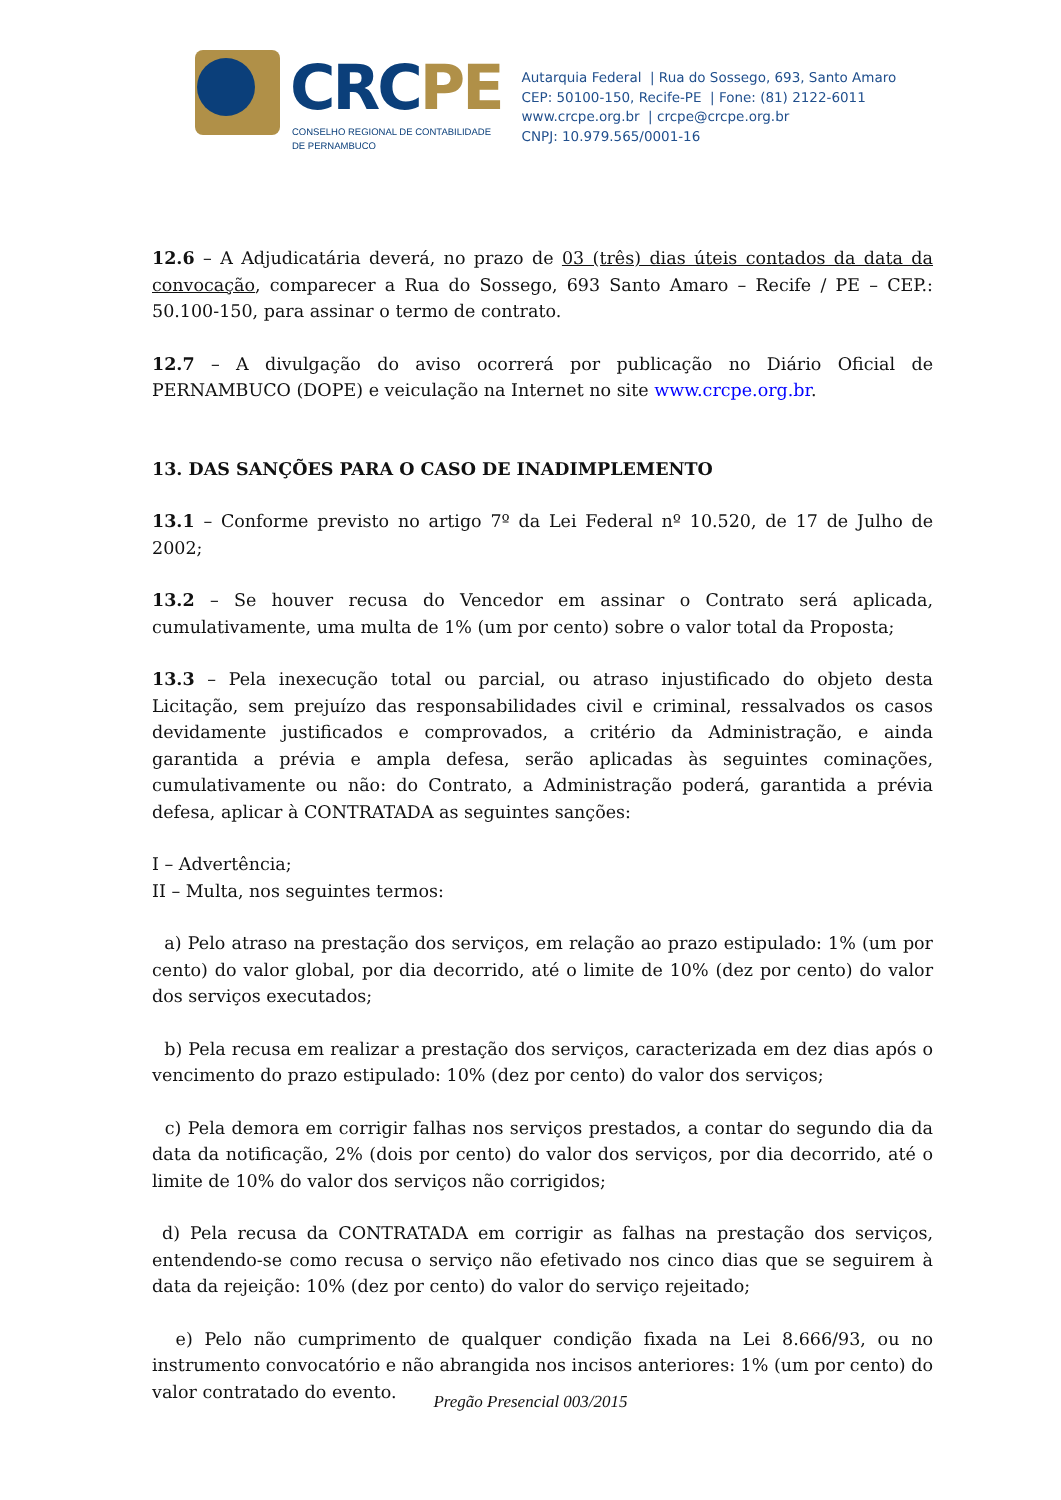CRCPE
CONSELHO REGIONAL DE CONTABILIDADE
DE PERNAMBUCO
Autarquia Federal | Rua do Sossego, 693, Santo Amaro
CEP: 50100-150, Recife-PE | Fone: (81) 2122-6011
www.crcpe.org.br | crcpe@crcpe.org.br
CNPJ: 10.979.565/0001-16
12.6 – A Adjudicatária deverá, no prazo de 03 (três) dias úteis contados da data da convocação, comparecer a Rua do Sossego, 693 Santo Amaro – Recife / PE – CEP.: 50.100-150, para assinar o termo de contrato.
12.7 – A divulgação do aviso ocorrerá por publicação no Diário Oficial de PERNAMBUCO (DOPE) e veiculação na Internet no site www.crcpe.org.br.
13. DAS SANÇÕES PARA O CASO DE INADIMPLEMENTO
13.1 – Conforme previsto no artigo 7º da Lei Federal nº 10.520, de 17 de Julho de 2002;
13.2 – Se houver recusa do Vencedor em assinar o Contrato será aplicada, cumulativamente, uma multa de 1% (um por cento) sobre o valor total da Proposta;
13.3 – Pela inexecução total ou parcial, ou atraso injustificado do objeto desta Licitação, sem prejuízo das responsabilidades civil e criminal, ressalvados os casos devidamente justificados e comprovados, a critério da Administração, e ainda garantida a prévia e ampla defesa, serão aplicadas às seguintes cominações, cumulativamente ou não: do Contrato, a Administração poderá, garantida a prévia defesa, aplicar à CONTRATADA as seguintes sanções:
I – Advertência;
II – Multa, nos seguintes termos:
a) Pelo atraso na prestação dos serviços, em relação ao prazo estipulado: 1% (um por cento) do valor global, por dia decorrido, até o limite de 10% (dez por cento) do valor dos serviços executados;
b) Pela recusa em realizar a prestação dos serviços, caracterizada em dez dias após o vencimento do prazo estipulado: 10% (dez por cento) do valor dos serviços;
c) Pela demora em corrigir falhas nos serviços prestados, a contar do segundo dia da data da notificação, 2% (dois por cento) do valor dos serviços, por dia decorrido, até o limite de 10% do valor dos serviços não corrigidos;
d) Pela recusa da CONTRATADA em corrigir as falhas na prestação dos serviços, entendendo-se como recusa o serviço não efetivado nos cinco dias que se seguirem à data da rejeição: 10% (dez por cento) do valor do serviço rejeitado;
e) Pelo não cumprimento de qualquer condição fixada na Lei 8.666/93, ou no instrumento convocatório e não abrangida nos incisos anteriores: 1% (um por cento) do valor contratado do evento.
Pregão Presencial 003/2015